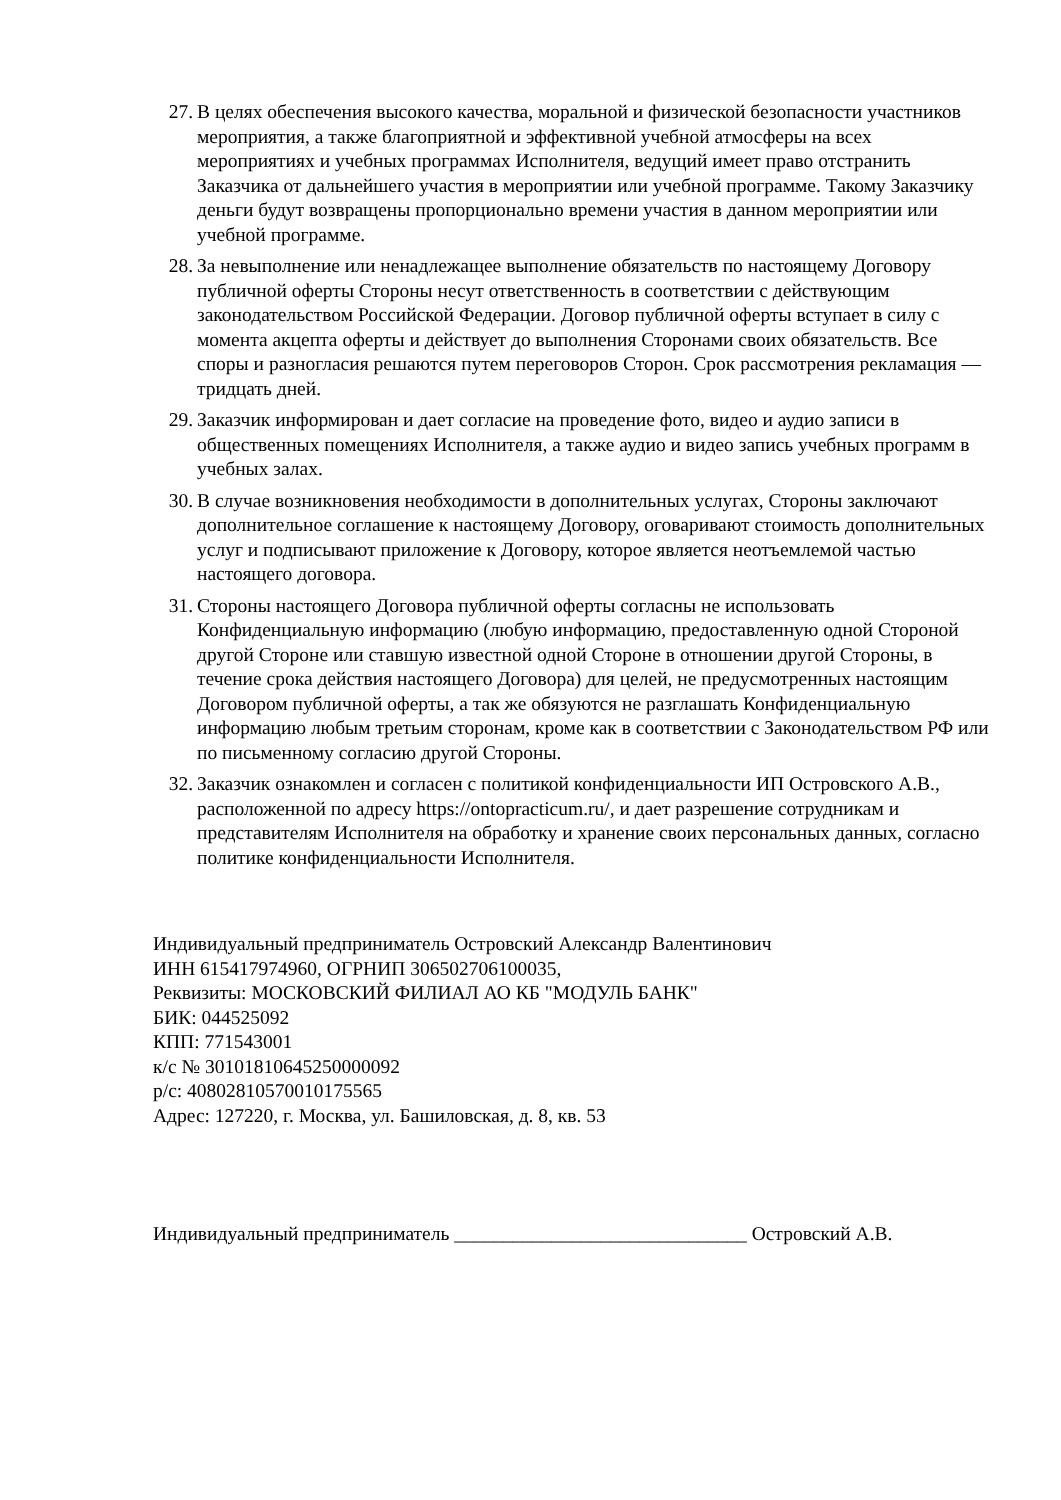27. В целях обеспечения высокого качества, моральной и физической безопасности участников мероприятия, а также благоприятной и эффективной учебной атмосферы на всех мероприятиях и учебных программах Исполнителя, ведущий имеет право отстранить Заказчика от дальнейшего участия в мероприятии или учебной программе. Такому Заказчику деньги будут возвращены пропорционально времени участия в данном мероприятии или учебной программе.
28. За невыполнение или ненадлежащее выполнение обязательств по настоящему Договору публичной оферты Стороны несут ответственность в соответствии с действующим законодательством Российской Федерации. Договор публичной оферты вступает в силу с момента акцепта оферты и действует до выполнения Сторонами своих обязательств. Все споры и разногласия решаются путем переговоров Сторон. Срок рассмотрения рекламация — тридцать дней.
29. Заказчик информирован и дает согласие на проведение фото, видео и аудио записи в общественных помещениях Исполнителя, а также аудио и видео запись учебных программ в учебных залах.
30. В случае возникновения необходимости в дополнительных услугах, Стороны заключают дополнительное соглашение к настоящему Договору, оговаривают стоимость дополнительных услуг и подписывают приложение к Договору, которое является неотъемлемой частью настоящего договора.
31. Стороны настоящего Договора публичной оферты согласны не использовать Конфиденциальную информацию (любую информацию, предоставленную одной Стороной другой Стороне или ставшую известной одной Стороне в отношении другой Стороны, в течение срока действия настоящего Договора) для целей, не предусмотренных настоящим Договором публичной оферты, а так же обязуются не разглашать Конфиденциальную информацию любым третьим сторонам, кроме как в соответствии с Законодательством РФ или по письменному согласию другой Стороны.
32. Заказчик ознакомлен и согласен с политикой конфиденциальности ИП Островского А.В., расположенной по адресу https://ontopracticum.ru/, и дает разрешение сотрудникам и представителям Исполнителя на обработку и хранение своих персональных данных, согласно политике конфиденциальности Исполнителя.
Индивидуальный предприниматель Островский Александр Валентинович
ИНН 615417974960, ОГРНИП 306502706100035,
Реквизиты: МОСКОВСКИЙ ФИЛИАЛ АО КБ "МОДУЛЬ БАНК"
БИК: 044525092
КПП: 771543001
к/с № 30101810645250000092
р/с: 40802810570010175565
Адрес: 127220, г. Москва, ул. Башиловская, д. 8, кв. 53
Индивидуальный предприниматель ______________________________ Островский А.В.